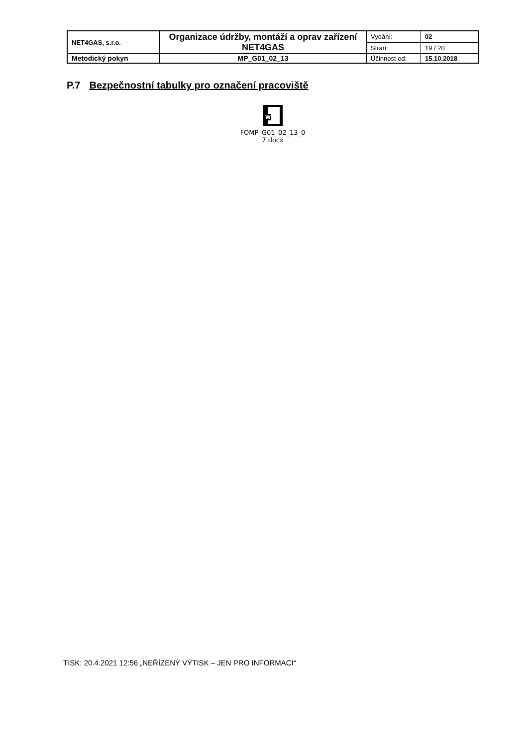| NET4GAS, s.r.o. | Organizace údržby, montáží a oprav zařízení NET4GAS | Vydání: | 02 |
| | | Stran: | 19 / 20 |
| Metodický pokyn | MP_G01_02_13 | Účinnost od: | 15.10.2018 |
P.7 Bezpečnostní tabulky pro označení pracoviště
W
FOMP_G01_02_13_0
7.docx
TISK: 20.4.2021 12:56 „NEŘÍZENÝ VÝTISK – JEN PRO INFORMACI“